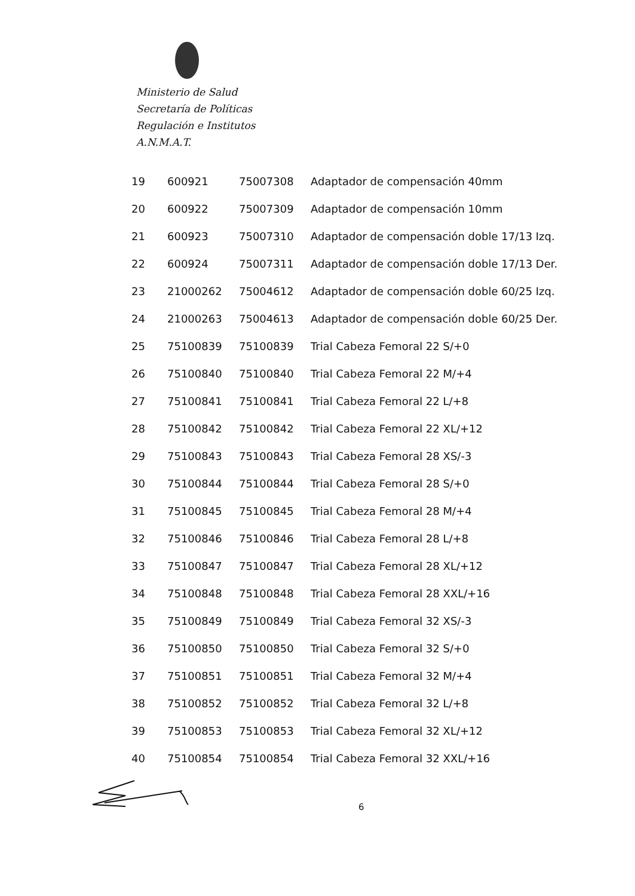Ministerio de Salud
Secretaría de Políticas
Regulación e Institutos
A.N.M.A.T.
| 19 | 600921 | 75007308 | Adaptador de compensación 40mm |
| 20 | 600922 | 75007309 | Adaptador de compensación 10mm |
| 21 | 600923 | 75007310 | Adaptador de compensación doble 17/13 Izq. |
| 22 | 600924 | 75007311 | Adaptador de compensación doble 17/13 Der. |
| 23 | 21000262 | 75004612 | Adaptador de compensación doble 60/25 Izq. |
| 24 | 21000263 | 75004613 | Adaptador de compensación doble 60/25 Der. |
| 25 | 75100839 | 75100839 | Trial Cabeza Femoral 22 S/+0 |
| 26 | 75100840 | 75100840 | Trial Cabeza Femoral 22 M/+4 |
| 27 | 75100841 | 75100841 | Trial Cabeza Femoral 22 L/+8 |
| 28 | 75100842 | 75100842 | Trial Cabeza Femoral 22 XL/+12 |
| 29 | 75100843 | 75100843 | Trial Cabeza Femoral 28 XS/-3 |
| 30 | 75100844 | 75100844 | Trial Cabeza Femoral 28 S/+0 |
| 31 | 75100845 | 75100845 | Trial Cabeza Femoral 28 M/+4 |
| 32 | 75100846 | 75100846 | Trial Cabeza Femoral 28 L/+8 |
| 33 | 75100847 | 75100847 | Trial Cabeza Femoral 28 XL/+12 |
| 34 | 75100848 | 75100848 | Trial Cabeza Femoral 28 XXL/+16 |
| 35 | 75100849 | 75100849 | Trial Cabeza Femoral 32 XS/-3 |
| 36 | 75100850 | 75100850 | Trial Cabeza Femoral 32 S/+0 |
| 37 | 75100851 | 75100851 | Trial Cabeza Femoral 32 M/+4 |
| 38 | 75100852 | 75100852 | Trial Cabeza Femoral 32 L/+8 |
| 39 | 75100853 | 75100853 | Trial Cabeza Femoral 32 XL/+12 |
| 40 | 75100854 | 75100854 | Trial Cabeza Femoral 32 XXL/+16 |
6